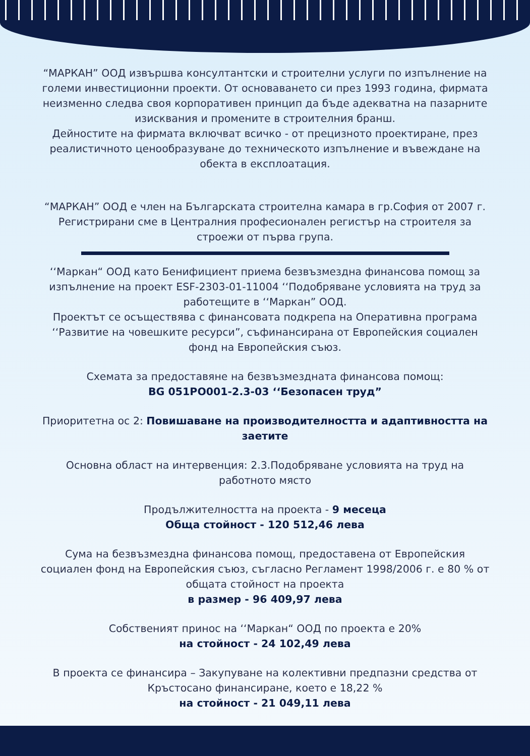“МАРКАН” ООД извършва консултантски и строителни услуги по изпълнение на големи инвестиционни проекти. От основаването си през 1993 година, фирмата неизменно следва своя корпоративен принцип да бъде адекватна на пазарните изисквания и промените в строителния бранш.
Дейностите на фирмата включват всичко - от прецизното проектиране, през реалистичното ценообразуване до техническото изпълнение и въвеждане на обекта в експлоатация.
“МАРКАН” ООД е член на Българската строителна камара в гр.София от 2007 г. Регистрирани сме в Централния професионален регистър на строителя за строежи от първа група.
‘‘Маркан“ ООД като Бенифициент приема безвъзмездна финансова помощ за изпълнение на проект ESF-2303-01-11004 ‘‘Подобряване условията на труд за работещите в ‘‘Маркан” ООД.
Проектът се осъществява с финансовата подкрепа на Оперативна програма ‘‘Развитие на човешките ресурси”, съфинансирана от Европейския социален фонд на Европейския съюз.
Схемата за предоставяне на безвъзмездната финансова помощ:
BG 051PO001-2.3-03 ‘‘Безопасен труд”
Приоритетна ос 2: Повишаване на производителността и адаптивността на заетите
Основна област на интервенция: 2.3.Подобряване условията на труд на работното място
Продължителността на проекта - 9 месеца
Обща стойност - 120 512,46 лева
Сума на безвъзмездна финансова помощ, предоставена от Европейския социален фонд на Европейския съюз, съгласно Регламент 1998/2006 г. е 80 % от общата стойност на проекта
в размер - 96 409,97 лева
Собственият принос на ‘‘Маркан“ ООД по проекта е 20%
на стойност - 24 102,49 лева
В проекта се финансира – Закупуване на колективни предпазни средства от Кръстосано финансиране, което е 18,22 %
на стойност - 21 049,11 лева